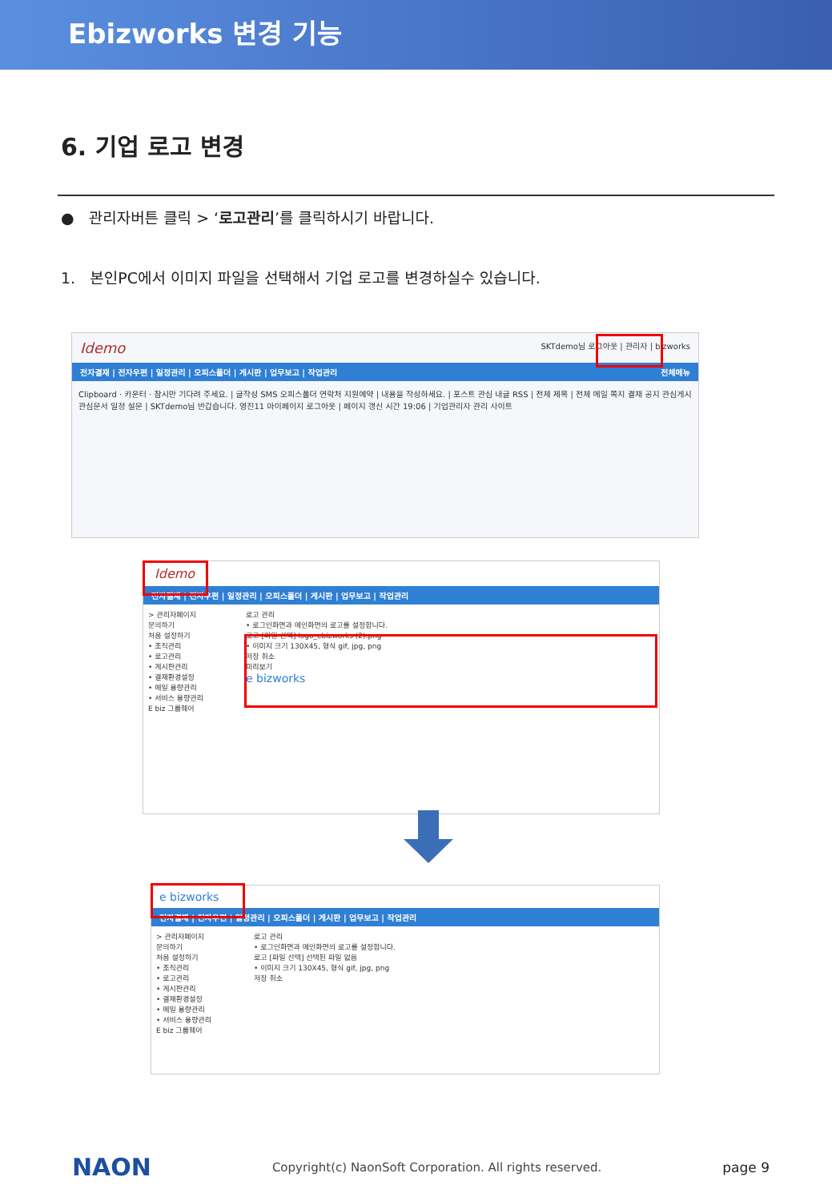Ebizworks 변경 기능
6. 기업 로고 변경
● 관리자버튼 클릭 > ‘로고관리’를 클릭하시기 바랍니다.
1. 본인PC에서 이미지 파일을 선택해서 기업 로고를 변경하실수 있습니다.
Idemo SKTdemo님 로그아웃 | 관리자 | bizworks
전자결재 | 전자우편 | 일정관리 | 오피스폴더 | 게시판 | 업무보고 | 작업관리 전체메뉴
Clipboard · 카운터 · 잠시만 기다려 주세요. | 글작성 SMS 오피스폴더 연락처 지원예약 | 내용을 작성하세요. | 포스트 관심 내글 RSS | 전체 제목 | 전체 메일 쪽지 결재 공지 관심게시 관심문서 일정 설문 | SKTdemo님 반갑습니다. 영진11 마이페이지 로그아웃 | 페이지 갱신 시간 19:06 | 기업관리자 관리 사이트
Idemo
전자결재 | 전자우편 | 일정관리 | 오피스폴더 | 게시판 | 업무보고 | 작업관리
> 관리자페이지
문의하기
처음 설정하기
• 조직관리
• 로고관리
• 게시판관리
• 결재환경설정
• 메일 용량관리
• 서비스 용량관리
E biz 그룹웨어
로고 관리
• 로그인화면과 메인화면의 로고를 설정합니다.
로고 [파일 선택] logo_ebizworks (2).png
• 이미지 크기 130X45, 형식 gif, jpg, png
저장 취소
미리보기
e bizworks
e bizworks
전자결재 | 전자우편 | 일정관리 | 오피스폴더 | 게시판 | 업무보고 | 작업관리
> 관리자페이지
문의하기
처음 설정하기
• 조직관리
• 로고관리
• 게시판관리
• 결재환경설정
• 메일 용량관리
• 서비스 용량관리
E biz 그룹웨어
로고 관리
• 로그인화면과 메인화면의 로고를 설정합니다.
로고 [파일 선택] 선택된 파일 없음
• 이미지 크기 130X45, 형식 gif, jpg, png
저장 취소
NAON Copyright(c) NaonSoft Corporation. All rights reserved. page 9